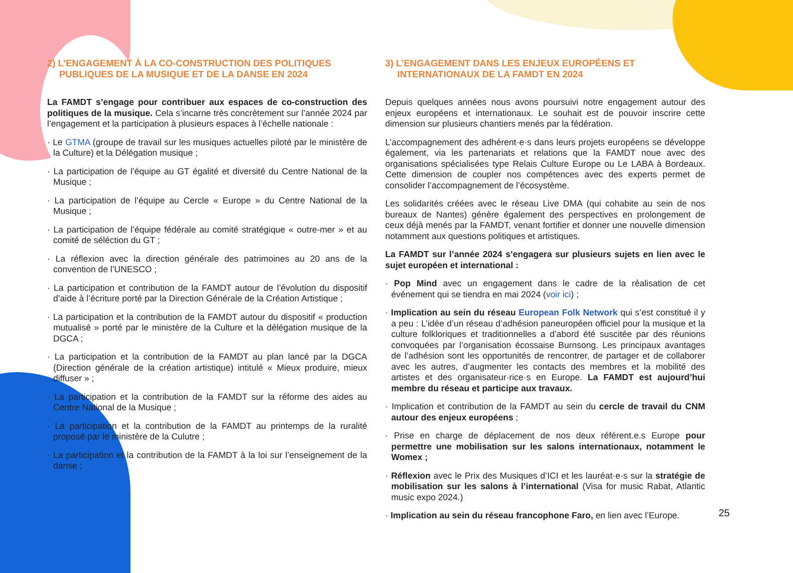2) L’ENGAGEMENT À LA CO-CONSTRUCTION DES POLITIQUES PUBLIQUES DE LA MUSIQUE ET DE LA DANSE EN 2024
La FAMDT s’engage pour contribuer aux espaces de co-construction des politiques de la musique. Cela s’incarne très concrètement sur l’année 2024 par l’engagement et la participation à plusieurs espaces à l’échelle nationale :
· Le GTMA (groupe de travail sur les musiques actuelles piloté par le ministère de la Culture) et la Délégation musique ;
· La participation de l’équipe au GT égalité et diversité du Centre National de la Musique ;
· La participation de l’équipe au Cercle « Europe » du Centre National de la Musique ;
· La participation de l’équipe fédérale au comité stratégique « outre-mer » et au comité de séléction du GT ;
· La réflexion avec la direction générale des patrimoines au 20 ans de la convention de l’UNESCO ;
· La participation et contribution de la FAMDT autour de l’évolution du dispositif d’aide à l’écriture porté par la Direction Générale de la Création Artistique ;
· La participation et la contribution de la FAMDT autour du dispositif « production mutualisé » porté par le ministère de la Culture et la délégation musique de la DGCA ;
· La participation et la contribution de la FAMDT au plan lancé par la DGCA (Direction générale de la création artistique) intitulé « Mieux produire, mieux diffuser » ;
· La participation et la contribution de la FAMDT sur la réforme des aides au Centre National de la Musique ;
· La participation et la contribution de la FAMDT au printemps de la ruralité proposé par le ministère de la Culutre ;
· La participation et la contribution de la FAMDT à la loi sur l’enseignement de la danse ;
3) L’ENGAGEMENT DANS LES ENJEUX EUROPÉENS ET INTERNATIONAUX DE LA FAMDT EN 2024
Depuis quelques années nous avons poursuivi notre engagement autour des enjeux européens et internationaux. Le souhait est de pouvoir inscrire cette dimension sur plusieurs chantiers menés par la fédération.
L’accompagnement des adhérent·e·s dans leurs projets européens se développe également, via les partenariats et relations que la FAMDT noue avec des organisations spécialisées type Relais Culture Europe ou Le LABA à Bordeaux. Cette dimension de coupler nos compétences avec des experts permet de consolider l’accompagnement de l’écosystème.
Les solidarités créées avec le réseau Live DMA (qui cohabite au sein de nos bureaux de Nantes) génère également des perspectives en prolongement de ceux déjà menés par la FAMDT, venant fortifier et donner une nouvelle dimension notamment aux questions politiques et artistiques.
La FAMDT sur l’année 2024 s’engagera sur plusieurs sujets en lien avec le sujet européen et international :
· Pop Mind avec un engagement dans le cadre de la réalisation de cet événement qui se tiendra en mai 2024 (voir ici) ;
· Implication au sein du réseau European Folk Network qui s’est constitué il y a peu : L’idée d’un réseau d’adhésion paneuropéen officiel pour la musique et la culture folkloriques et traditionnelles a d’abord été suscitée par des réunions convoquées par l’organisation écossaise Burnsong. Les principaux avantages de l’adhésion sont les opportunités de rencontrer, de partager et de collaborer avec les autres, d’augmenter les contacts des membres et la mobilité des artistes et des organisateur·rice·s en Europe. La FAMDT est aujourd’hui membre du réseau et participe aux travaux.
· Implication et contribution de la FAMDT au sein du cercle de travail du CNM autour des enjeux européens ;
· Prise en charge de déplacement de nos deux référent.e.s Europe pour permettre une mobilisation sur les salons internationaux, notamment le Womex ;
· Réflexion avec le Prix des Musiques d’ICI et les lauréat·e·s sur la stratégie de mobilisation sur les salons à l’international (Visa for music Rabat, Atlantic music expo 2024.)
· Implication au sein du réseau francophone Faro, en lien avec l’Europe.
25